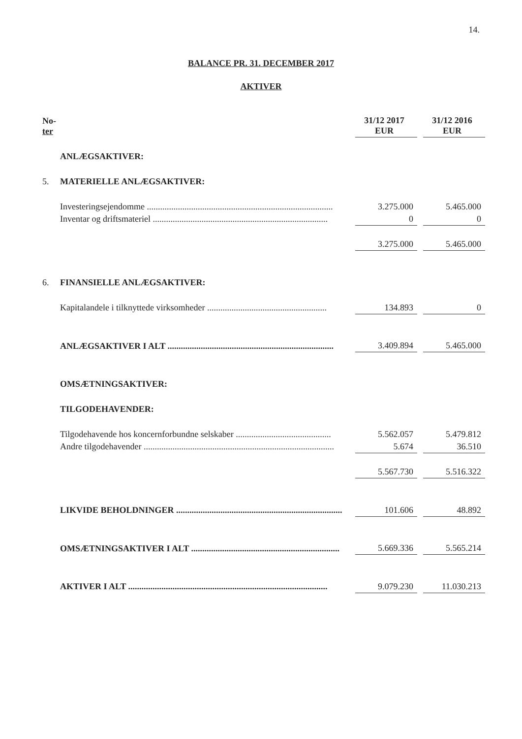14.
BALANCE PR. 31. DECEMBER 2017
AKTIVER
| No- ter | | 31/12 2017 EUR | | 31/12 2016 EUR |
| --- | --- | --- | --- | --- |
| | ANLÆGSAKTIVER: | | | |
| 5. | MATERIELLE ANLÆGSAKTIVER: | | | |
| | Investeringsejendomme .................................................................................... | 3.275.000 | | 5.465.000 |
| | Inventar og driftsmateriel ............................................................................... | 0 | | 0 |
| | | 3.275.000 | | 5.465.000 |
| 6. | FINANSIELLE ANLÆGSAKTIVER: | | | |
| | Kapitalandele i tilknyttede virksomheder ...................................................... | 134.893 | | 0 |
| | ANLÆGSAKTIVER I ALT ........................................................................... | 3.409.894 | | 5.465.000 |
| | OMSÆTNINGSAKTIVER: | | | |
| | TILGODEHAVENDER: | | | |
| | Tilgodehavende hos koncernforbundne selskaber ........................................... | 5.562.057 | | 5.479.812 |
| | Andre tilgodehavender ...................................................................................... | 5.674 | | 36.510 |
| | | 5.567.730 | | 5.516.322 |
| | LIKVIDE BEHOLDNINGER ........................................................................... | 101.606 | | 48.892 |
| | OMSÆTNINGSAKTIVER I ALT ................................................................... | 5.669.336 | | 5.565.214 |
| | AKTIVER I ALT .......................................................................................... | 9.079.230 | | 11.030.213 |